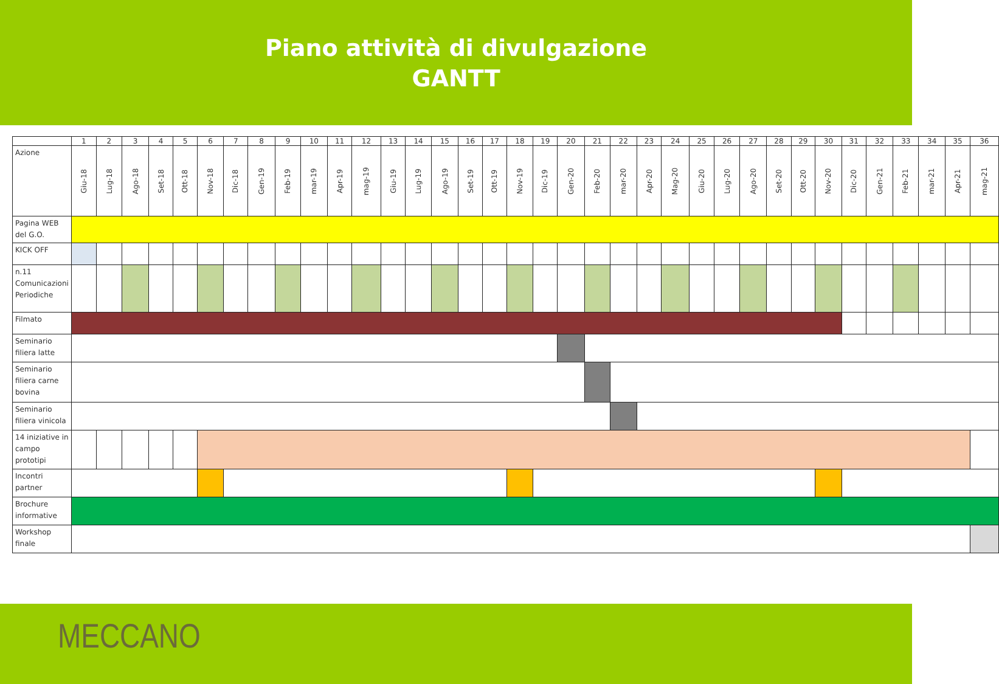Piano attività di divulgazione
GANTT
| | 1 | 2 | 3 | 4 | 5 | 6 | 7 | 8 | 9 | 10 | 11 | 12 | 13 | 14 | 15 | 16 | 17 | 18 | 19 | 20 | 21 | 22 | 23 | 24 | 25 | 26 | 27 | 28 | 29 | 30 | 31 | 32 | 33 | 34 | 35 | 36 |
| Azione | Giu-18 | Lug-18 | Ago-18 | Set-18 | Ott-18 | Nov-18 | Dic-18 | Gen-19 | Feb-19 | mar-19 | Apr-19 | mag-19 | Giu-19 | Lug-19 | Ago-19 | Set-19 | Ott-19 | Nov-19 | Dic-19 | Gen-20 | Feb-20 | mar-20 | Apr-20 | Mag-20 | Giu-20 | Lug-20 | Ago-20 | Set-20 | Ott-20 | Nov-20 | Dic-20 | Gen-21 | Feb-21 | mar-21 | Apr-21 | mag-21 |
| Pagina WEB del G.O. | | | | | | | | | | | | | | | | | | | | | | | | | | | | | | | | | | | | |
| KICK OFF | | | | | | | | | | | | | | | | | | | | | | | | | | | | | | | | | | | | |
| n.11 Comunicazioni Periodiche | | | | | | | | | | | | | | | | | | | | | | | | | | | | | | | | | | | | |
| Filmato | | | | | | | | | | | | | | | | | | | | | | | | | | | | | | | | | | | | |
| Seminario filiera latte | | | | | | | | | | | | | | | | | | | | | | | | | | | | | | | | | | | | |
| Seminario filiera carne bovina | | | | | | | | | | | | | | | | | | | | | | | | | | | | | | | | | | | | |
| Seminario filiera vinicola | | | | | | | | | | | | | | | | | | | | | | | | | | | | | | | | | | | | |
| 14 iniziative in campo prototipi | | | | | | | | | | | | | | | | | | | | | | | | | | | | | | | | | | | | |
| Incontri partner | | | | | | | | | | | | | | | | | | | | | | | | | | | | | | | | | | | | |
| Brochure informative | | | | | | | | | | | | | | | | | | | | | | | | | | | | | | | | | | | | |
| Workshop finale | | | | | | | | | | | | | | | | | | | | | | | | | | | | | | | | | | | | |
MECCANO